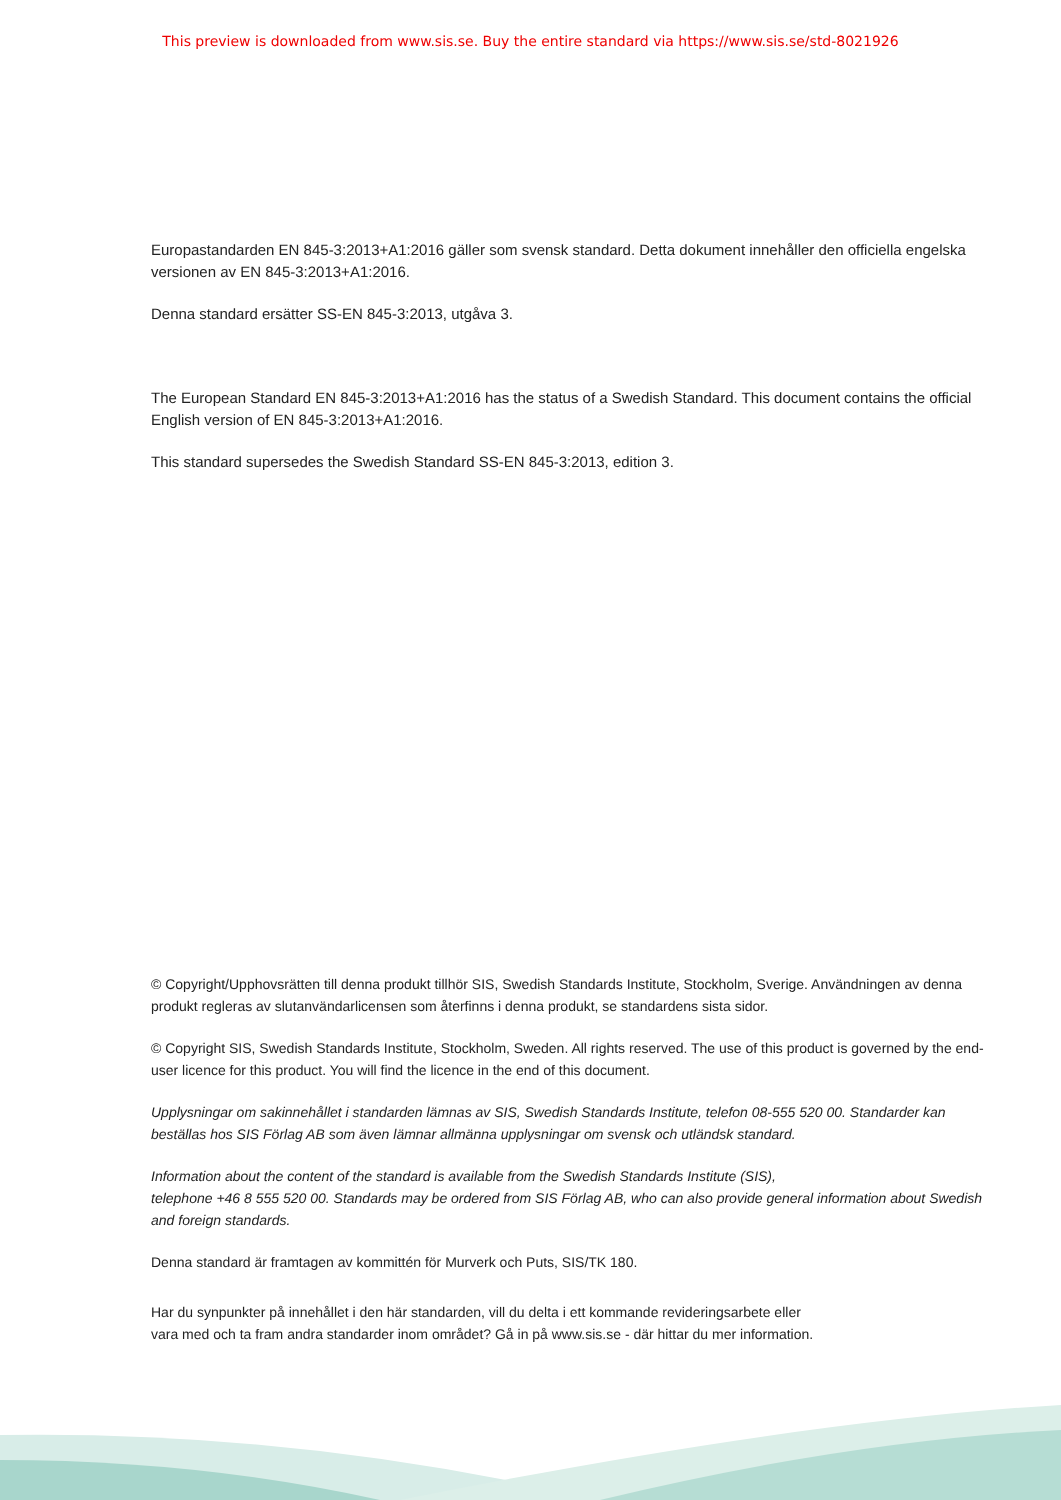This preview is downloaded from www.sis.se. Buy the entire standard via https://www.sis.se/std-8021926
Europastandarden EN 845-3:2013+A1:2016 gäller som svensk standard. Detta dokument innehåller den officiella engelska versionen av EN 845-3:2013+A1:2016.
Denna standard ersätter SS-EN 845-3:2013, utgåva 3.
The European Standard EN 845-3:2013+A1:2016 has the status of a Swedish Standard. This document contains the official English version of EN 845-3:2013+A1:2016.
This standard supersedes the Swedish Standard SS-EN 845-3:2013, edition 3.
© Copyright/Upphovsrätten till denna produkt tillhör SIS, Swedish Standards Institute, Stockholm, Sverige. Användningen av denna produkt regleras av slutanvändarlicensen som återfinns i denna produkt, se standardens sista sidor.
© Copyright SIS, Swedish Standards Institute, Stockholm, Sweden. All rights reserved. The use of this product is governed by the end-user licence for this product. You will find the licence in the end of this document.
Upplysningar om sakinnehållet i standarden lämnas av SIS, Swedish Standards Institute, telefon 08-555 520 00. Standarder kan beställas hos SIS Förlag AB som även lämnar allmänna upplysningar om svensk och utländsk standard.
Information about the content of the standard is available from the Swedish Standards Institute (SIS),
telephone +46 8 555 520 00. Standards may be ordered from SIS Förlag AB, who can also provide general information about Swedish and foreign standards.
Denna standard är framtagen av kommittén för Murverk och Puts, SIS/TK 180.
Har du synpunkter på innehållet i den här standarden, vill du delta i ett kommande revideringsarbete eller
vara med och ta fram andra standarder inom området? Gå in på www.sis.se - där hittar du mer information.